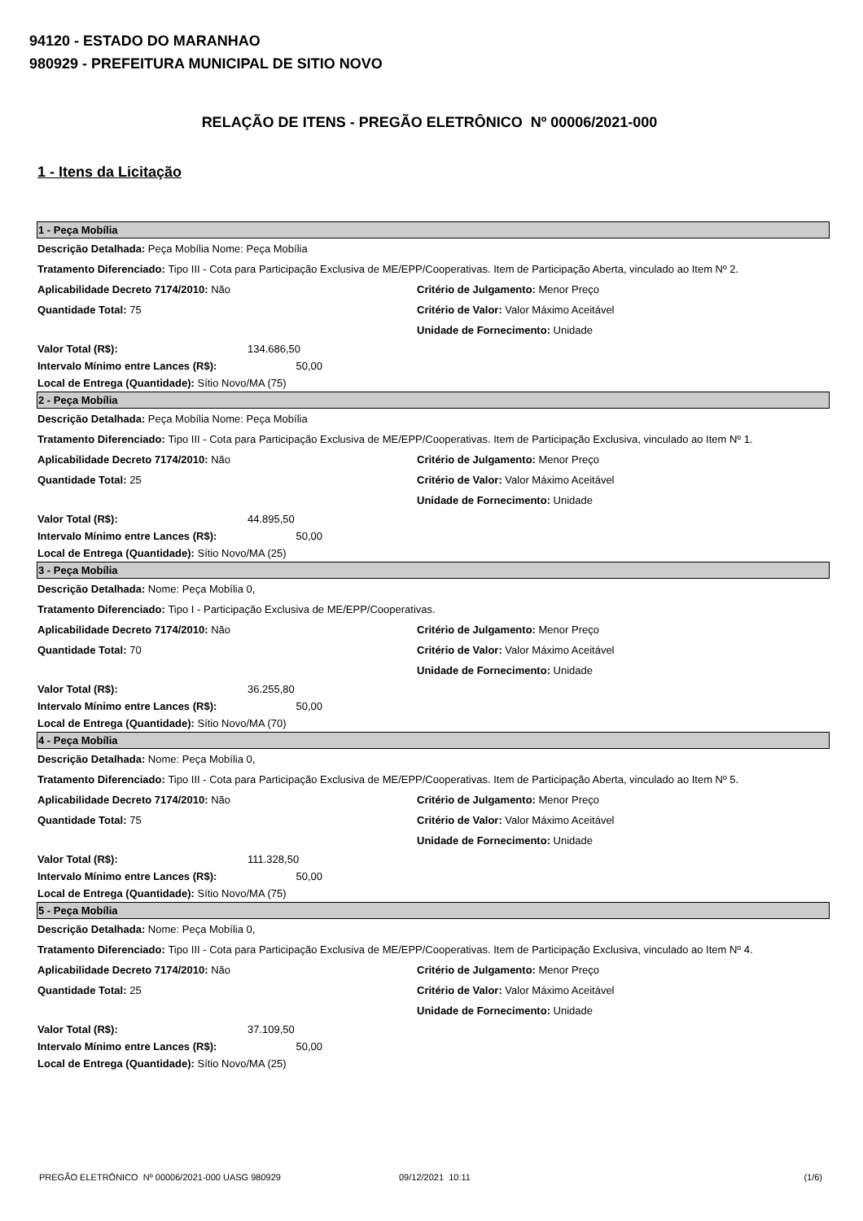94120 - ESTADO DO MARANHAO
980929 - PREFEITURA MUNICIPAL DE SITIO NOVO
RELAÇÃO DE ITENS - PREGÃO ELETRÔNICO Nº 00006/2021-000
1 - Itens da Licitação
1 - Peça Mobília
Descrição Detalhada: Peça Mobília Nome: Peça Mobília
Tratamento Diferenciado: Tipo III - Cota para Participação Exclusiva de ME/EPP/Cooperativas. Item de Participação Aberta, vinculado ao Item Nº 2.
Aplicabilidade Decreto 7174/2010: Não Critério de Julgamento: Menor Preço
Quantidade Total: 75 Critério de Valor: Valor Máximo Aceitável
Unidade de Fornecimento: Unidade
Valor Total (R$): 134.686,50
Intervalo Mínimo entre Lances (R$): 50,00
Local de Entrega (Quantidade): Sítio Novo/MA (75)
2 - Peça Mobília
Descrição Detalhada: Peça Mobília Nome: Peça Mobília
Tratamento Diferenciado: Tipo III - Cota para Participação Exclusiva de ME/EPP/Cooperativas. Item de Participação Exclusiva, vinculado ao Item Nº 1.
Aplicabilidade Decreto 7174/2010: Não Critério de Julgamento: Menor Preço
Quantidade Total: 25 Critério de Valor: Valor Máximo Aceitável
Unidade de Fornecimento: Unidade
Valor Total (R$): 44.895,50
Intervalo Mínimo entre Lances (R$): 50,00
Local de Entrega (Quantidade): Sítio Novo/MA (25)
3 - Peça Mobília
Descrição Detalhada: Nome: Peça Mobília 0,
Tratamento Diferenciado: Tipo I - Participação Exclusiva de ME/EPP/Cooperativas.
Aplicabilidade Decreto 7174/2010: Não Critério de Julgamento: Menor Preço
Quantidade Total: 70 Critério de Valor: Valor Máximo Aceitável
Unidade de Fornecimento: Unidade
Valor Total (R$): 36.255,80
Intervalo Mínimo entre Lances (R$): 50,00
Local de Entrega (Quantidade): Sítio Novo/MA (70)
4 - Peça Mobília
Descrição Detalhada: Nome: Peça Mobília 0,
Tratamento Diferenciado: Tipo III - Cota para Participação Exclusiva de ME/EPP/Cooperativas. Item de Participação Aberta, vinculado ao Item Nº 5.
Aplicabilidade Decreto 7174/2010: Não Critério de Julgamento: Menor Preço
Quantidade Total: 75 Critério de Valor: Valor Máximo Aceitável
Unidade de Fornecimento: Unidade
Valor Total (R$): 111.328,50
Intervalo Mínimo entre Lances (R$): 50,00
Local de Entrega (Quantidade): Sítio Novo/MA (75)
5 - Peça Mobília
Descrição Detalhada: Nome: Peça Mobília 0,
Tratamento Diferenciado: Tipo III - Cota para Participação Exclusiva de ME/EPP/Cooperativas. Item de Participação Exclusiva, vinculado ao Item Nº 4.
Aplicabilidade Decreto 7174/2010: Não Critério de Julgamento: Menor Preço
Quantidade Total: 25 Critério de Valor: Valor Máximo Aceitável
Unidade de Fornecimento: Unidade
Valor Total (R$): 37.109,50
Intervalo Mínimo entre Lances (R$): 50,00
Local de Entrega (Quantidade): Sítio Novo/MA (25)
PREGÃO ELETRÔNICO Nº 00006/2021-000 UASG 980929 09/12/2021 10:11 (1/6)